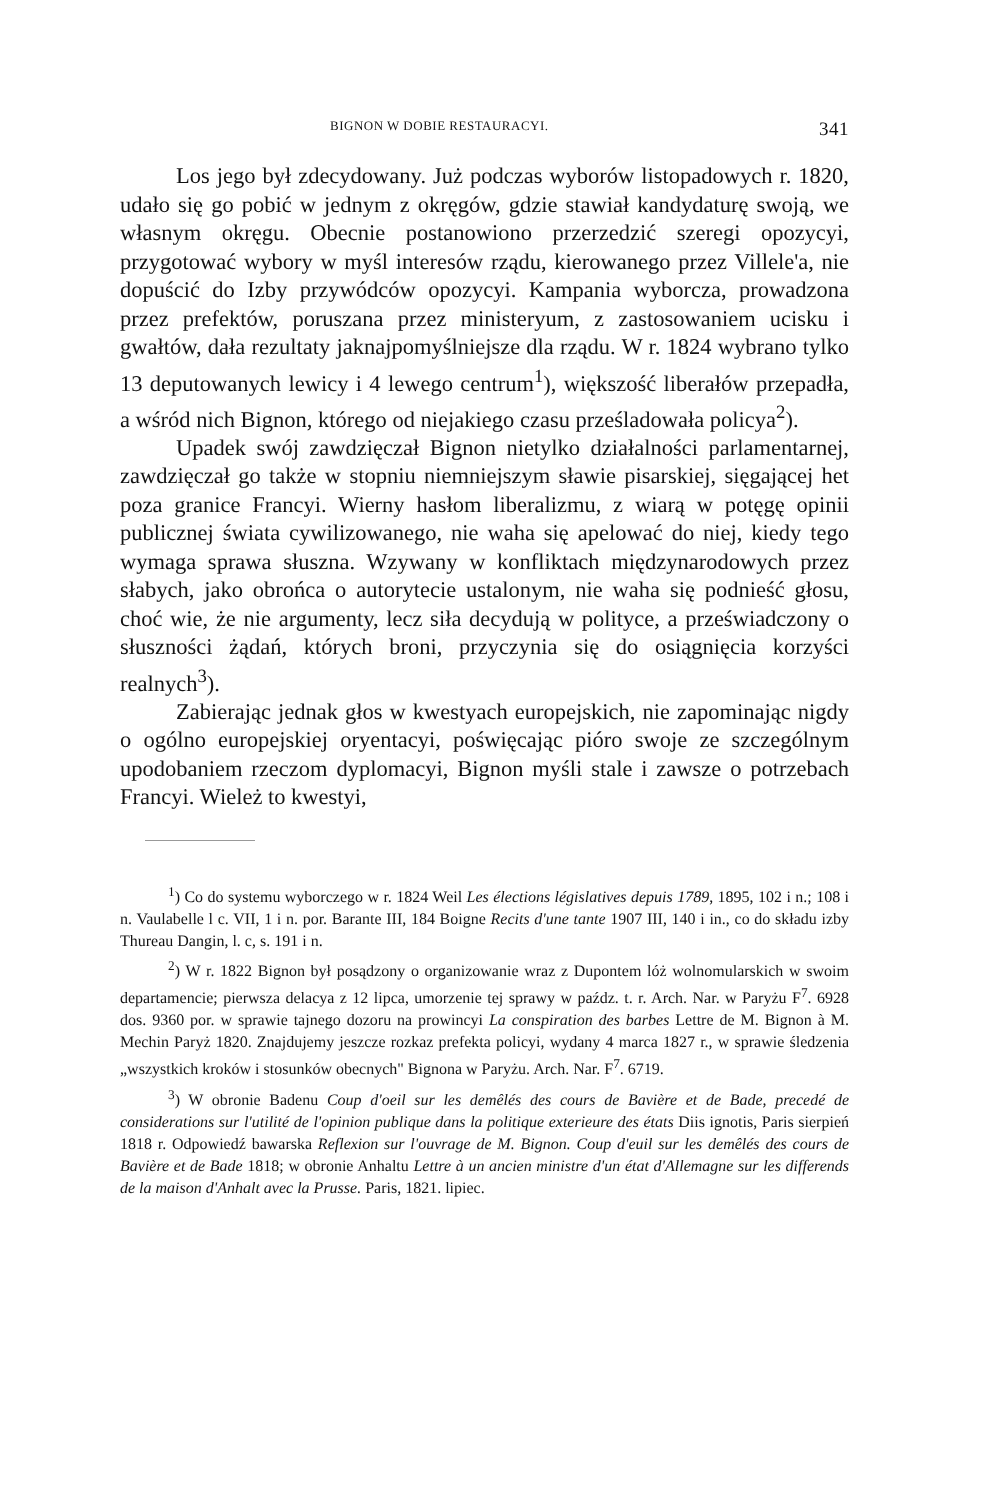BIGNON W DOBIE RESTAURACYI. 341
Los jego był zdecydowany. Już podczas wyborów listopadowych r. 1820, udało się go pobić w jednym z okręgów, gdzie stawiał kandydaturę swoją, we własnym okręgu. Obecnie postanowiono przerzedzić szeregi opozycyi, przygotować wybory w myśl interesów rządu, kierowanego przez Villele'a, nie dopuścić do Izby przywódców opozycyi. Kampania wyborcza, prowadzona przez prefektów, poruszana przez ministeryum, z zastosowaniem ucisku i gwałtów, dała rezultaty jaknajpomyślniejsze dla rządu. W r. 1824 wybrano tylko 13 deputowanych lewicy i 4 lewego centrum<sup>1</sup>), większość liberałów przepadła, a wśród nich Bignon, którego od niejakiego czasu prześladowała policya<sup>2</sup>).
Upadek swój zawdzięczał Bignon nietylko działalności parlamentarnej, zawdzięczał go także w stopniu niemniejszym sławie pisarskiej, sięgającej het poza granice Francyi. Wierny hasłom liberalizmu, z wiarą w potęgę opinii publicznej świata cywilizowanego, nie waha się apelować do niej, kiedy tego wymaga sprawa słuszna. Wzywany w konfliktach międzynarodowych przez słabych, jako obrońca o autorytecie ustalonym, nie waha się podnieść głosu, choć wie, że nie argumenty, lecz siła decydują w polityce, a przeświadczony o słuszności żądań, których broni, przyczynia się do osiągnięcia korzyści realnych<sup>3</sup>).
Zabierając jednak głos w kwestyach europejskich, nie zapominając nigdy o ogólno europejskiej oryentacyi, poświęcając pióro swoje ze szczególnym upodobaniem rzeczom dyplomacyi, Bignon myśli stale i zawsze o potrzebach Francyi. Wieleż to kwestyi,
<sup>1</sup>) Co do systemu wyborczego w r. 1824 Weil Les élections législatives depuis 1789, 1895, 102 i n.; 108 i n. Vaulabelle l c. VII, 1 i n. por. Barante III, 184 Boigne Recits d'une tante 1907 III, 140 i in., co do składu izby Thureau Dangin, l. c, s. 191 i n.
<sup>2</sup>) W r. 1822 Bignon był posądzony o organizowanie wraz z Dupontem lóż wolnomularskich w swoim departamencie; pierwsza delacya z 12 lipca, umorzenie tej sprawy w paźdz. t. r. Arch. Nar. w Paryżu F<sup>7</sup>. 6928 dos. 9360 por. w sprawie tajnego dozoru na prowincyi La conspiration des barbes Lettre de M. Bignon à M. Mechin Paryż 1820. Znajdujemy jeszcze rozkaz prefekta policyi, wydany 4 marca 1827 r., w sprawie śledzenia „wszystkich kroków i stosunków obecnych" Bignona w Paryżu. Arch. Nar. F<sup>7</sup>. 6719.
<sup>3</sup>) W obronie Badenu Coup d'oeil sur les demêlés des cours de Bavière et de Bade, precedé de considerations sur l'utilité de l'opinion publique dans la politique exterieure des états Diis ignotis, Paris sierpień 1818 r. Odpowiedź bawarska Reflexion sur l'ouvrage de M. Bignon. Coup d'euil sur les demêlés des cours de Bavière et de Bade 1818; w obronie Anhaltu Lettre à un ancien ministre d'un état d'Allemagne sur les differends de la maison d'Anhalt avec la Prusse. Paris, 1821. lipiec.